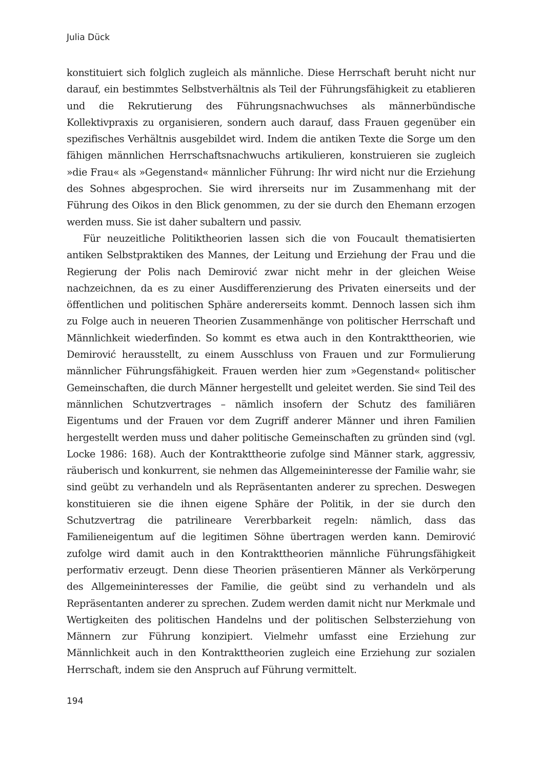Julia Dück
konstituiert sich folglich zugleich als männliche. Diese Herrschaft beruht nicht nur darauf, ein bestimmtes Selbstverhältnis als Teil der Führungsfä­higkeit zu etablieren und die Rekrutierung des Führungsnachwuchses als männerbündische Kollektivpraxis zu organisieren, sondern auch darauf, dass Frauen gegenüber ein spezifisches Verhältnis ausgebildet wird. Indem die antiken Texte die Sorge um den fähigen männlichen Herrschaftsnachwuchs artikulieren, konstruieren sie zugleich »die Frau« als »Gegenstand« männ­licher Führung: Ihr wird nicht nur die Erziehung des Sohnes abgesprochen. Sie wird ihrerseits nur im Zusammenhang mit der Führung des Oikos in den Blick genommen, zu der sie durch den Ehemann erzogen werden muss. Sie ist daher subaltern und passiv.
Für neuzeitliche Politiktheorien lassen sich die von Foucault thematisier­ten antiken Selbstpraktiken des Mannes, der Leitung und Erziehung der Frau und die Regierung der Polis nach Demirović zwar nicht mehr in der gleichen Weise nachzeichnen, da es zu einer Ausdifferenzierung des Privaten einerseits und der öffentlichen und politischen Sphäre andererseits kommt. Dennoch lassen sich ihm zu Folge auch in neueren Theorien Zusammenhänge von po­litischer Herrschaft und Männlichkeit wiederfinden. So kommt es etwa auch in den Kontrakttheorien, wie Demirović herausstellt, zu einem Ausschluss von Frauen und zur Formulierung männlicher Führungsfähigkeit. Frauen werden hier zum »Gegenstand« politischer Gemeinschaften, die durch Män­ner hergestellt und geleitet werden. Sie sind Teil des männlichen Schutz­vertrages – nämlich insofern der Schutz des familiären Eigentums und der Frauen vor dem Zugriff anderer Männer und ihren Familien hergestellt wer­den muss und daher politische Gemeinschaften zu gründen sind (vgl. Locke 1986: 168). Auch der Kontrakttheorie zufolge sind Männer stark, aggressiv, räuberisch und konkurrent, sie nehmen das Allgemeininteresse der Familie wahr, sie sind geübt zu verhandeln und als Repräsentanten anderer zu spre­chen. Deswegen konstituieren sie die ihnen eigene Sphäre der Politik, in der sie durch den Schutzvertrag die patrilineare Vererbbarkeit regeln: nämlich, dass das Familieneigentum auf die legitimen Söhne übertragen werden kann. Demirović zufolge wird damit auch in den Kontrakttheorien männliche Füh­rungsfähigkeit performativ erzeugt. Denn diese Theorien präsentieren Män­ner als Verkörperung des Allgemeininteresses der Familie, die geübt sind zu verhandeln und als Repräsentanten anderer zu sprechen. Zudem werden da­mit nicht nur Merkmale und Wertigkeiten des politischen Handelns und der politischen Selbsterziehung von Männern zur Führung konzipiert. Vielmehr umfasst eine Erziehung zur Männlichkeit auch in den Kontrakttheorien zu­gleich eine Erziehung zur sozialen Herrschaft, indem sie den Anspruch auf Führung vermittelt.
194